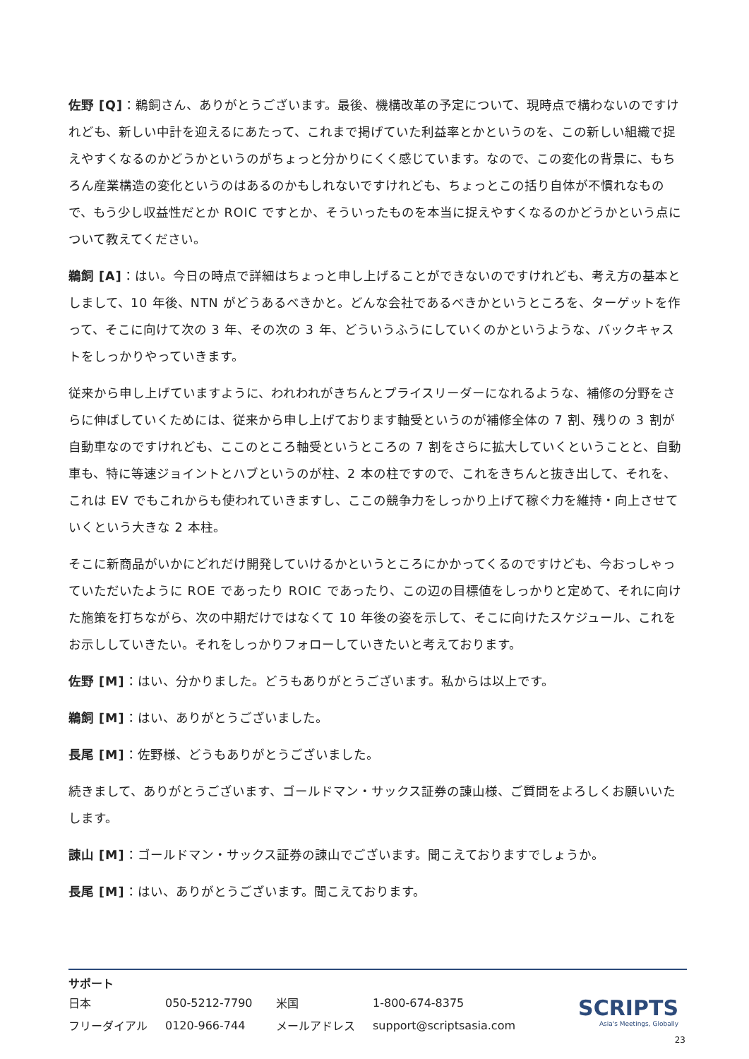佐野 [Q]：鵜飼さん、ありがとうございます。最後、機構改革の予定について、現時点で構わないのですけれども、新しい中計を迎えるにあたって、これまで掲げていた利益率とかというのを、この新しい組織で捉えやすくなるのかどうかというのがちょっと分かりにくく感じています。なので、この変化の背景に、もちろん産業構造の変化というのはあるのかもしれないですけれども、ちょっとこの括り自体が不慣れなもので、もう少し収益性だとか ROIC ですとか、そういったものを本当に捉えやすくなるのかどうかという点について教えてください。
鵜飼 [A]：はい。今日の時点で詳細はちょっと申し上げることができないのですけれども、考え方の基本としまして、10 年後、NTN がどうあるべきかと。どんな会社であるべきかというところを、ターゲットを作って、そこに向けて次の 3 年、その次の 3 年、どういうふうにしていくのかというような、バックキャストをしっかりやっていきます。
従来から申し上げていますように、われわれがきちんとプライスリーダーになれるような、補修の分野をさらに伸ばしていくためには、従来から申し上げております軸受というのが補修全体の 7 割、残りの 3 割が自動車なのですけれども、ここのところ軸受というところの 7 割をさらに拡大していくということと、自動車も、特に等速ジョイントとハブというのが柱、2 本の柱ですので、これをきちんと抜き出して、それを、これは EV でもこれからも使われていきますし、ここの競争力をしっかり上げて稼ぐ力を維持・向上させていくという大きな 2 本柱。
そこに新商品がいかにどれだけ開発していけるかというところにかかってくるのですけども、今おっしゃっていただいたように ROE であったり ROIC であったり、この辺の目標値をしっかりと定めて、それに向けた施策を打ちながら、次の中期だけではなくて 10 年後の姿を示して、そこに向けたスケジュール、これをお示ししていきたい。それをしっかりフォローしていきたいと考えております。
佐野 [M]：はい、分かりました。どうもありがとうございます。私からは以上です。
鵜飼 [M]：はい、ありがとうございました。
長尾 [M]：佐野様、どうもありがとうございました。
続きまして、ありがとうございます、ゴールドマン・サックス証券の諌山様、ご質問をよろしくお願いいたします。
諌山 [M]：ゴールドマン・サックス証券の諌山でございます。聞こえておりますでしょうか。
長尾 [M]：はい、ありがとうございます。聞こえております。
サポート
| 日本 | 050-5212-7790 | 米国 | 1-800-674-8375 |
| フリーダイアル | 0120-966-744 | メールアドレス | support@scriptsasia.com |
SCRIPTS
Asia's Meetings, Globally
23